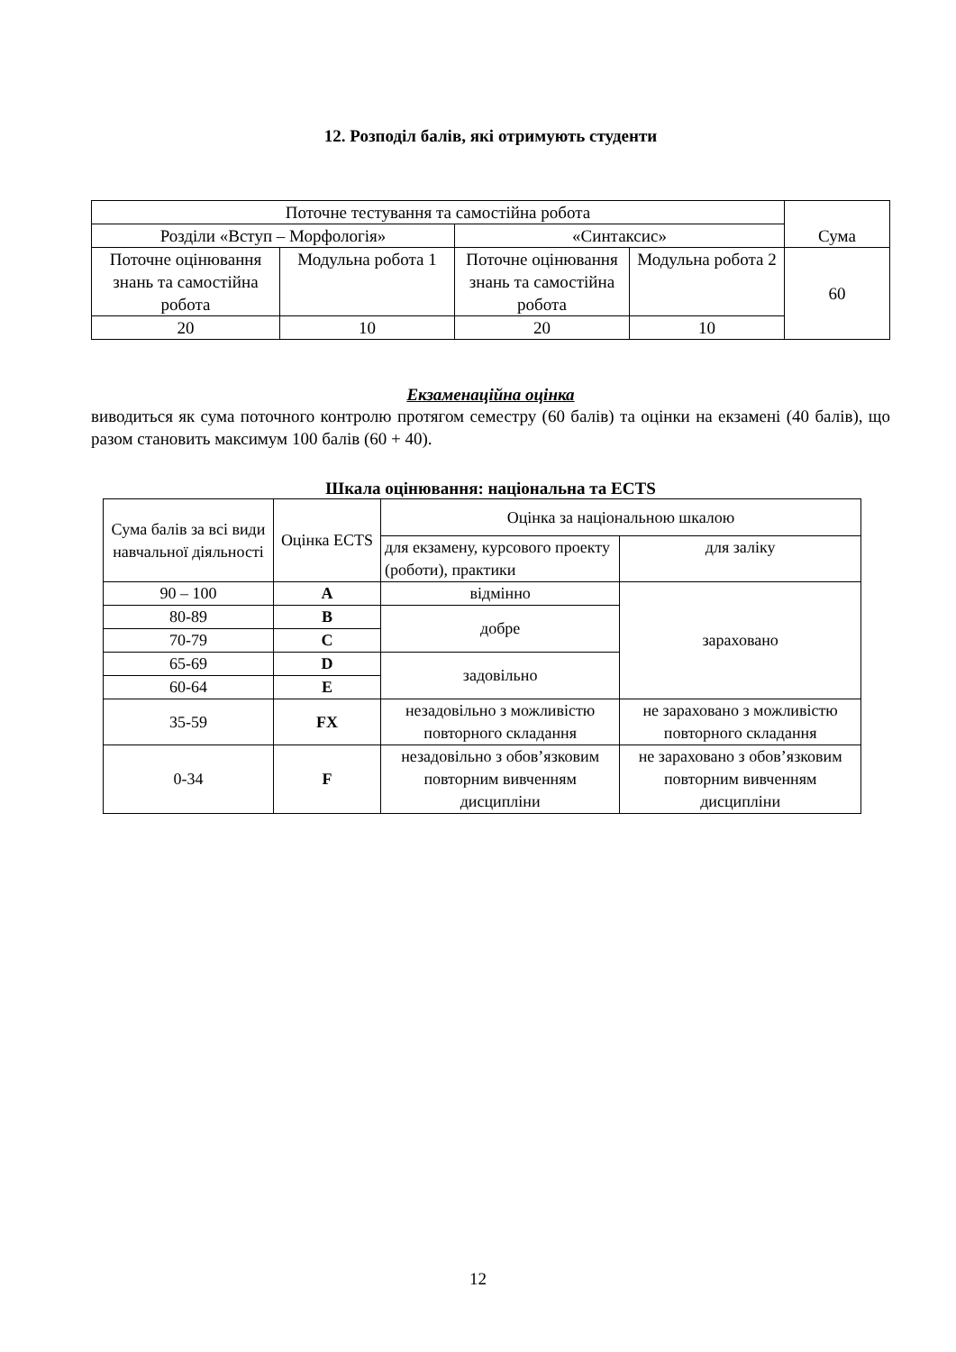12. Розподіл балів, які отримують студенти
| Поточне тестування та самостійна робота | | | | Сума |
| Розділи «Вступ – Морфологія» | | «Синтаксис» | | |
| Поточне оцінювання знань та самостійна робота | Модульна робота 1 | Поточне оцінювання знань та самостійна робота | Модульна робота 2 | 60 |
| 20 | 10 | 20 | 10 | |
Екзаменаційна оцінка
виводиться як сума поточного контролю протягом семестру (60 балів) та оцінки на екзамені (40 балів), що разом становить максимум 100 балів (60 + 40).
Шкала оцінювання: національна та ECTS
| Сума балів за всі види навчальної діяльності | Оцінка ECTS | Оцінка за національною шкалою | |
| --- | --- | --- | --- |
| | | для екзамену, курсового проекту (роботи), практики | для заліку |
| 90 – 100 | A | відмінно | зараховано |
| 80-89 | B | добре | |
| 70-79 | C | | |
| 65-69 | D | задовільно | |
| 60-64 | E | | |
| 35-59 | FX | незадовільно з можливістю повторного складання | не зараховано з можливістю повторного складання |
| 0-34 | F | незадовільно з обов’язковим повторним вивченням дисципліни | не зараховано з обов’язковим повторним вивченням дисципліни |
12